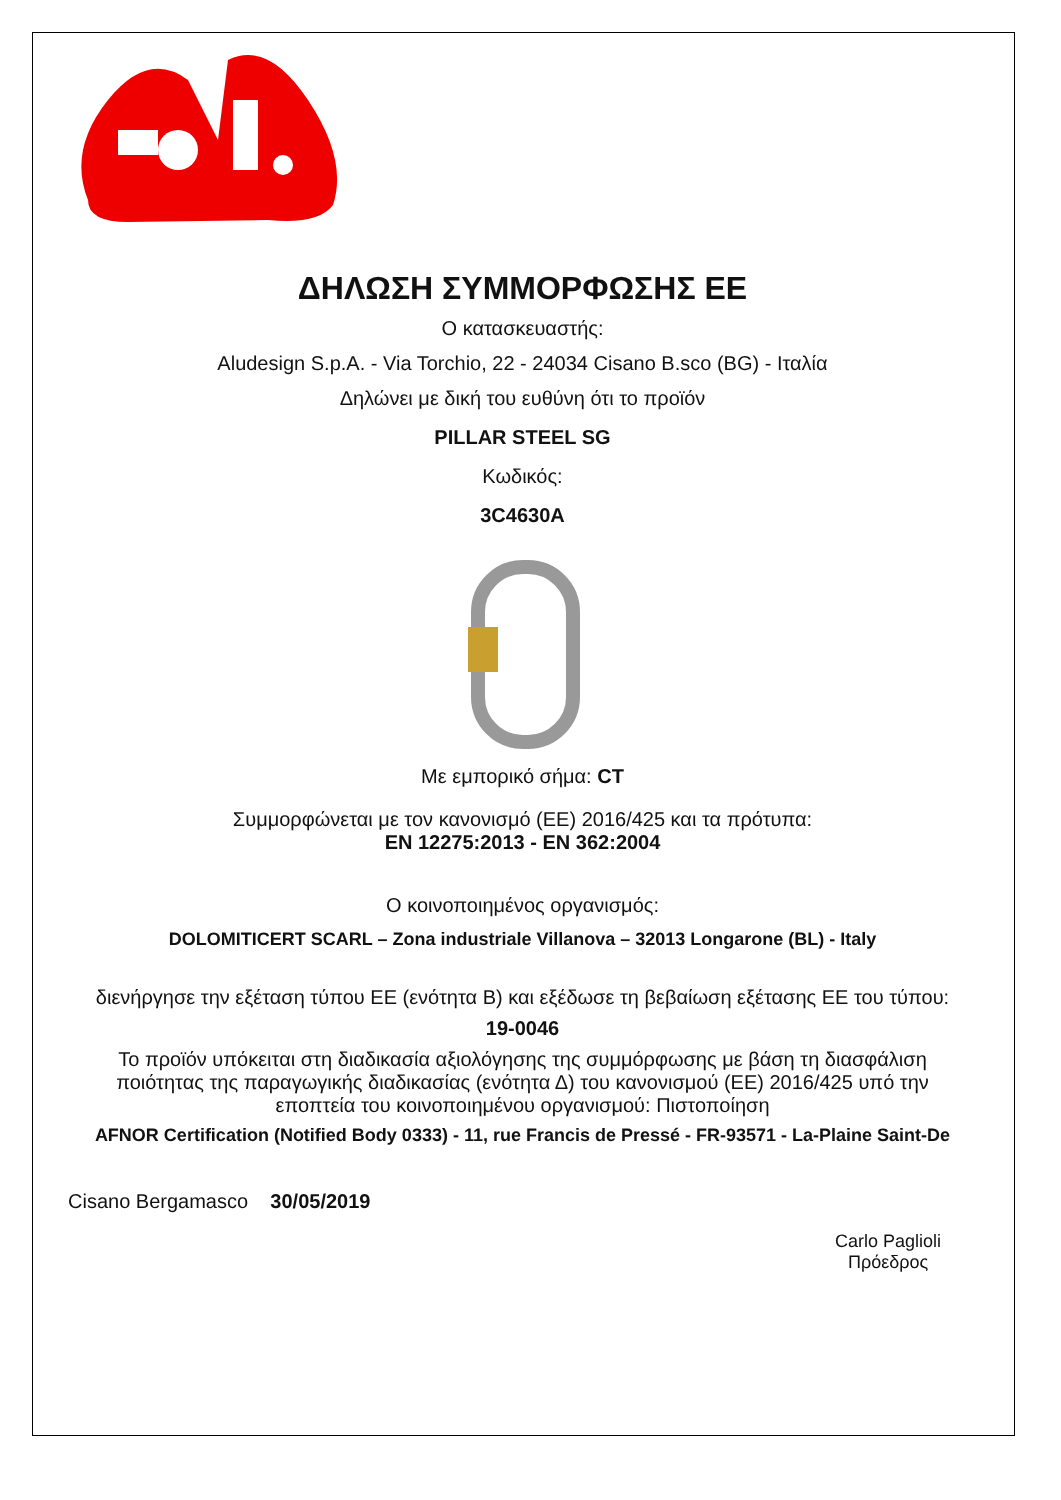ΔΗΛΩΣΗ ΣΥΜΜΟΡΦΩΣΗΣ ΕΕ
Ο κατασκευαστής:
Aludesign S.p.A. - Via Torchio, 22 - 24034 Cisano B.sco (BG) - Ιταλία
Δηλώνει με δική του ευθύνη ότι το προϊόν
PILLAR STEEL SG
Κωδικός:
3C4630A
Με εμπορικό σήμα: CT
Συμμορφώνεται με τον κανονισμό (ΕΕ) 2016/425 και τα πρότυπα:
EN 12275:2013 - EN 362:2004
Ο κοινοποιημένος οργανισμός:
DOLOMITICERT SCARL – Zona industriale Villanova – 32013 Longarone (BL) - Italy
διενήργησε την εξέταση τύπου ΕΕ (ενότητα Β) και εξέδωσε τη βεβαίωση εξέτασης ΕΕ του τύπου:
19-0046
Το προϊόν υπόκειται στη διαδικασία αξιολόγησης της συμμόρφωσης με βάση τη διασφάλιση ποιότητας της παραγωγικής διαδικασίας (ενότητα Δ) του κανονισμού (ΕΕ) 2016/425 υπό την εποπτεία του κοινοποιημένου οργανισμού: Πιστοποίηση
AFNOR Certification (Notified Body 0333) - 11, rue Francis de Pressé - FR-93571 - La-Plaine Saint-De
Cisano Bergamasco 30/05/2019
Carlo Paglioli
Πρόεδρος